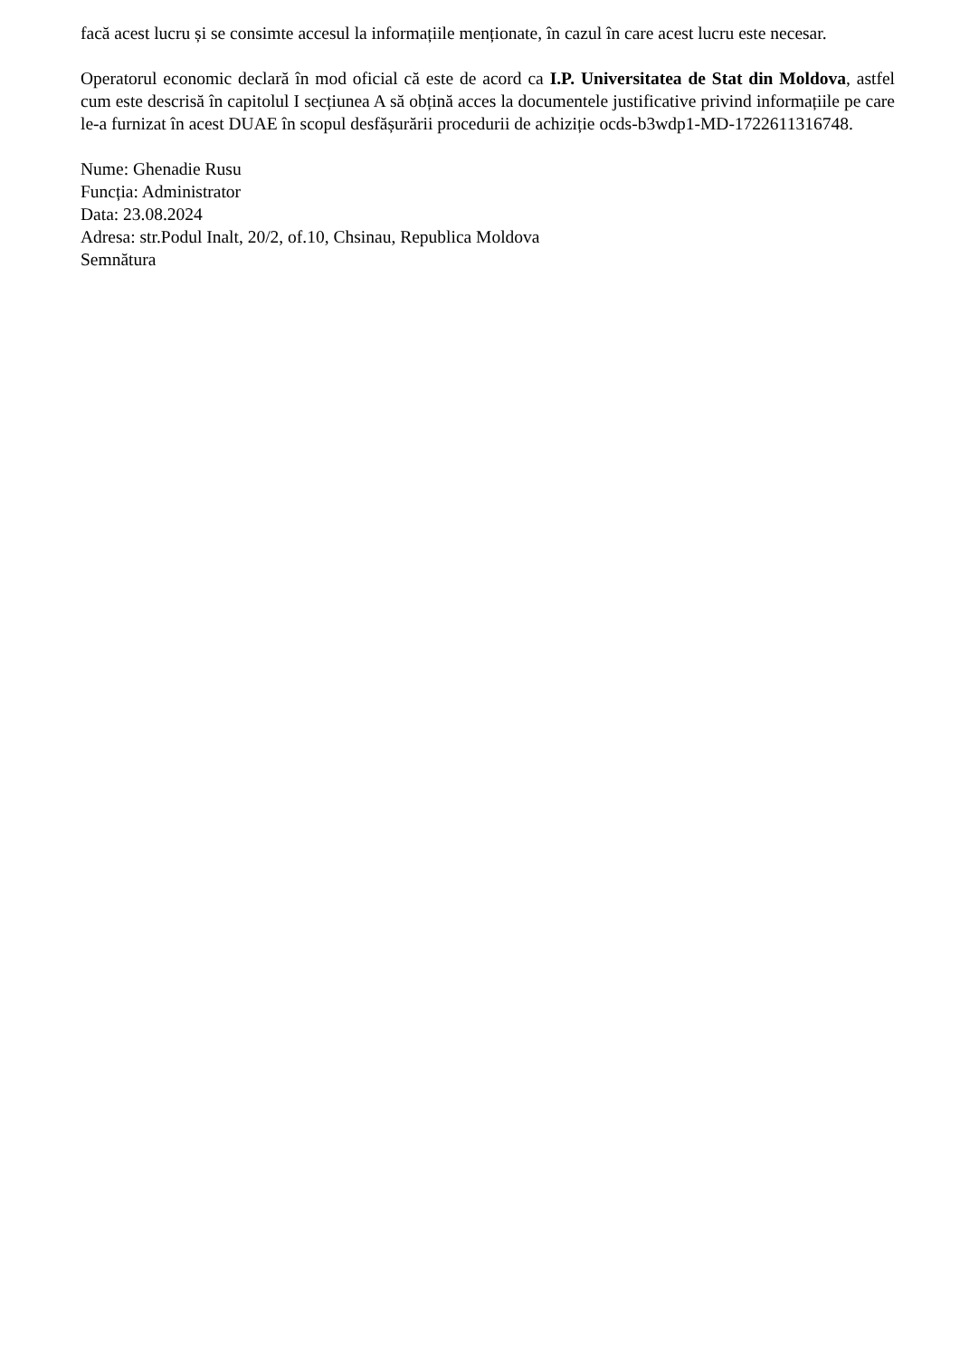facă acest lucru și se consimte accesul la informațiile menționate, în cazul în care acest lucru este necesar.
Operatorul economic declară în mod oficial că este de acord ca I.P. Universitatea de Stat din Moldova, astfel cum este descrisă în capitolul I secțiunea A să obțină acces la documentele justificative privind informațiile pe care le-a furnizat în acest DUAE în scopul desfășurării procedurii de achiziție ocds-b3wdp1-MD-1722611316748.
Nume: Ghenadie Rusu
Funcția: Administrator
Data: 23.08.2024
Adresa: str.Podul Inalt, 20/2, of.10, Chsinau, Republica Moldova
Semnătura